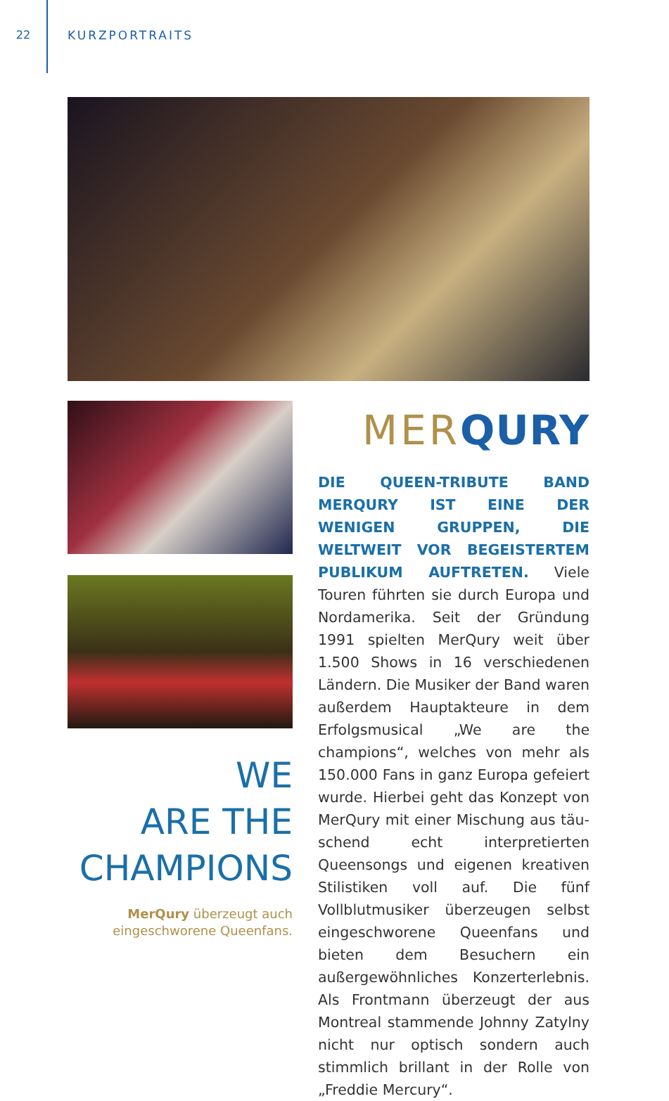22 KURZPORTRAITS
MERQURY
DIE QUEEN-TRIBUTE BAND MERQURY IST EINE DER WENIGEN GRUPPEN, DIE WELTWEIT VOR BEGEISTERTEM PUB­LIKUM AUFTRETEN. Viele Touren führten sie durch Europa und Nordamerika. Seit der Gründung 1991 spielten MerQury weit über 1.500 Shows in 16 verschiedenen Ländern. Die Musiker der Band waren außerdem Hauptakteure in dem Erfolgs­musical „We are the champions“, welches von mehr als 150.000 Fans in ganz Europa gefeiert wurde. Hierbei geht das Konzept von MerQury mit einer Mischung aus täu­schend echt interpretierten Queensongs und eigenen kreativen Stilistiken voll auf. Die fünf Vollblutmusiker überzeugen selbst eingeschworene Queenfans und bieten dem Besuchern ein außergewöhn­liches Konzerterlebnis. Als Frontmann überzeugt der aus Montreal stammende Johnny Zatylny nicht nur optisch sondern auch stimmlich brillant in der Rolle von „Freddie Mercury“.
WE
ARE THE
CHAMPIONS
MerQury überzeugt auch
eingeschworene Queenfans.